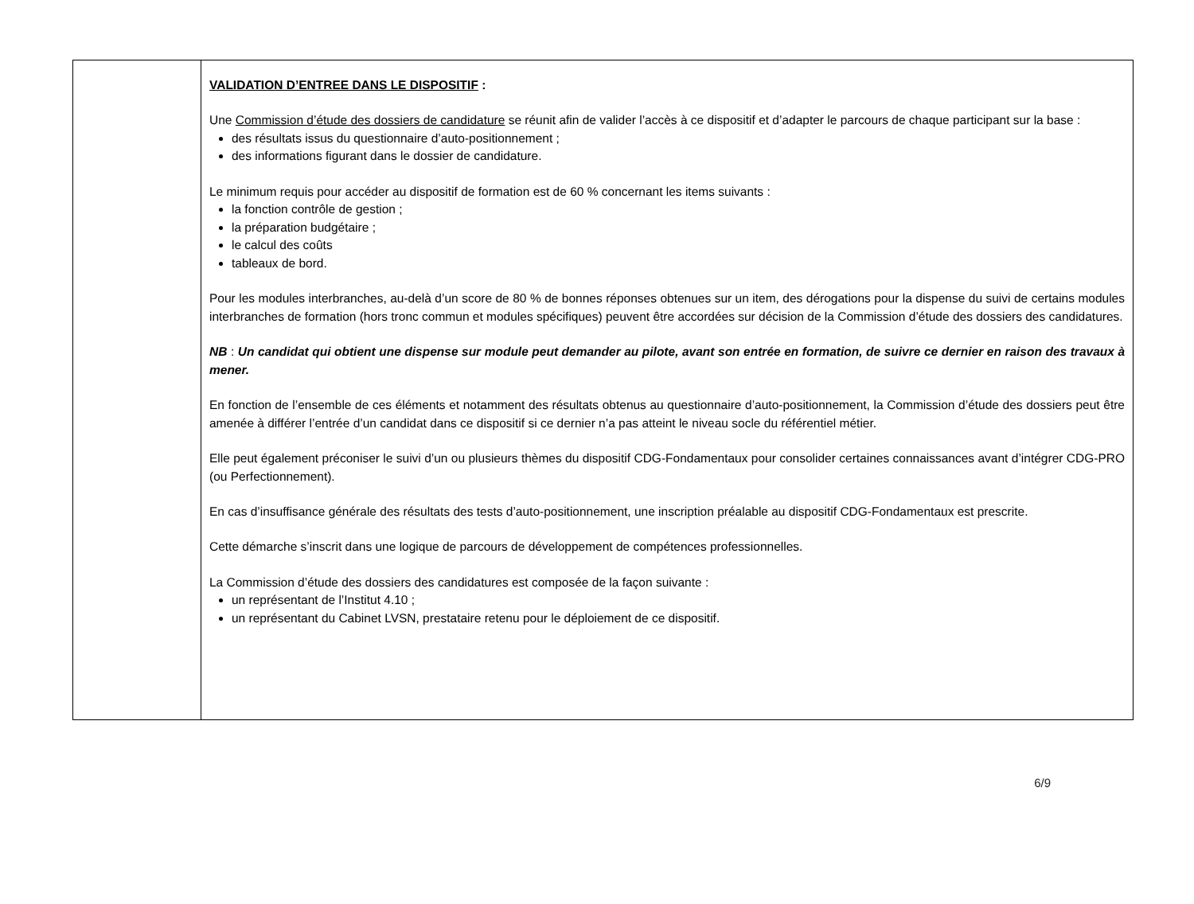| | VALIDATION D’ENTREE DANS LE DISPOSITIF : Une Commission d’étude des dossiers de candidature se réunit afin de valider l’accès à ce dispositif et d’adapter le parcours de chaque participant sur la base : des résultats issus du questionnaire d’auto-positionnement ; des informations figurant dans le dossier de candidature. Le minimum requis pour accéder au dispositif de formation est de 60 % concernant les items suivants : la fonction contrôle de gestion ; la préparation budgétaire ; le calcul des coûts tableaux de bord. Pour les modules interbranches, au-delà d’un score de 80 % de bonnes réponses obtenues sur un item, des dérogations pour la dispense du suivi de certains modules interbranches de formation (hors tronc commun et modules spécifiques) peuvent être accordées sur décision de la Commission d’étude des dossiers des candidatures. NB : Un candidat qui obtient une dispense sur module peut demander au pilote, avant son entrée en formation, de suivre ce dernier en raison des travaux à mener. En fonction de l’ensemble de ces éléments et notamment des résultats obtenus au questionnaire d’auto-positionnement, la Commission d’étude des dossiers peut être amenée à différer l’entrée d’un candidat dans ce dispositif si ce dernier n’a pas atteint le niveau socle du référentiel métier. Elle peut également préconiser le suivi d’un ou plusieurs thèmes du dispositif CDG-Fondamentaux pour consolider certaines connaissances avant d’intégrer CDG-PRO (ou Perfectionnement). En cas d’insuffisance générale des résultats des tests d’auto-positionnement, une inscription préalable au dispositif CDG-Fondamentaux est prescrite. Cette démarche s’inscrit dans une logique de parcours de développement de compétences professionnelles. La Commission d’étude des dossiers des candidatures est composée de la façon suivante : un représentant de l’Institut 4.10 ; un représentant du Cabinet LVSN, prestataire retenu pour le déploiement de ce dispositif. |
6/9